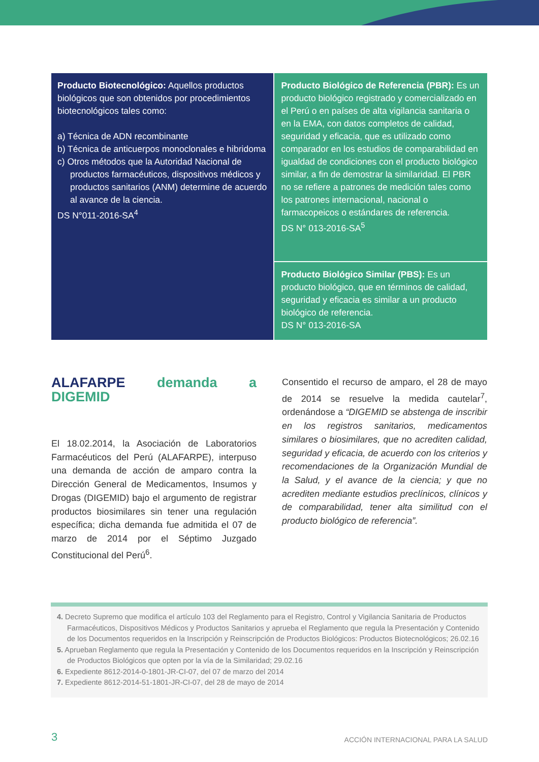Producto Biotecnológico: Aquellos productos biológicos que son obtenidos por procedimientos biotecnológicos tales como:
a) Técnica de ADN recombinante
b) Técnica de anticuerpos monoclonales e hibridoma
c) Otros métodos que la Autoridad Nacional de productos farmacéuticos, dispositivos médicos y productos sanitarios (ANM) determine de acuerdo al avance de la ciencia.
DS N°011-2016-SA<sup>4</sup>
Producto Biológico de Referencia (PBR): Es un producto biológico registrado y comercializado en el Perú o en países de alta vigilancia sanitaria o en la EMA, con datos completos de calidad, seguridad y eficacia, que es utilizado como comparador en los estudios de comparabilidad en igualdad de condiciones con el producto biológico similar, a fin de demostrar la similaridad. El PBR no se refiere a patrones de medición tales como los patrones internacional, nacional o farmacopeicos o estándares de referencia.
DS N° 013-2016-SA<sup>5</sup>
Producto Biológico Similar (PBS): Es un producto biológico, que en términos de calidad, seguridad y eficacia es similar a un producto biológico de referencia.
DS N° 013-2016-SA
ALAFARPE demanda a DIGEMID
El 18.02.2014, la Asociación de Laboratorios Farmacéuticos del Perú (ALAFARPE), interpuso una demanda de acción de amparo contra la Dirección General de Medicamentos, Insumos y Drogas (DIGEMID) bajo el argumento de registrar productos biosimilares sin tener una regulación específica; dicha demanda fue admitida el 07 de marzo de 2014 por el Séptimo Juzgado Constitucional del Perú<sup>6</sup>.
Consentido el recurso de amparo, el 28 de mayo de 2014 se resuelve la medida cautelar<sup>7</sup>, ordenándose a “DIGEMID se abstenga de inscribir en los registros sanitarios, medicamentos similares o biosimilares, que no acrediten calidad, seguridad y eficacia, de acuerdo con los criterios y recomendaciones de la Organización Mundial de la Salud, y el avance de la ciencia; y que no acrediten mediante estudios preclínicos, clínicos y de comparabilidad, tener alta similitud con el producto biológico de referencia”.
4. Decreto Supremo que modifica el artículo 103 del Reglamento para el Registro, Control y Vigilancia Sanitaria de Productos Farmacéuticos, Dispositivos Médicos y Productos Sanitarios y aprueba el Reglamento que regula la Presentación y Contenido de los Documentos requeridos en la Inscripción y Reinscripción de Productos Biológicos: Productos Biotecnológicos; 26.02.16
5. Aprueban Reglamento que regula la Presentación y Contenido de los Documentos requeridos en la Inscripción y Reinscripción de Productos Biológicos que opten por la vía de la Similaridad; 29.02.16
6. Expediente 8612-2014-0-1801-JR-CI-07, del 07 de marzo del 2014
7. Expediente 8612-2014-51-1801-JR-CI-07, del 28 de mayo de 2014
3 ACCIÓN INTERNACIONAL PARA LA SALUD